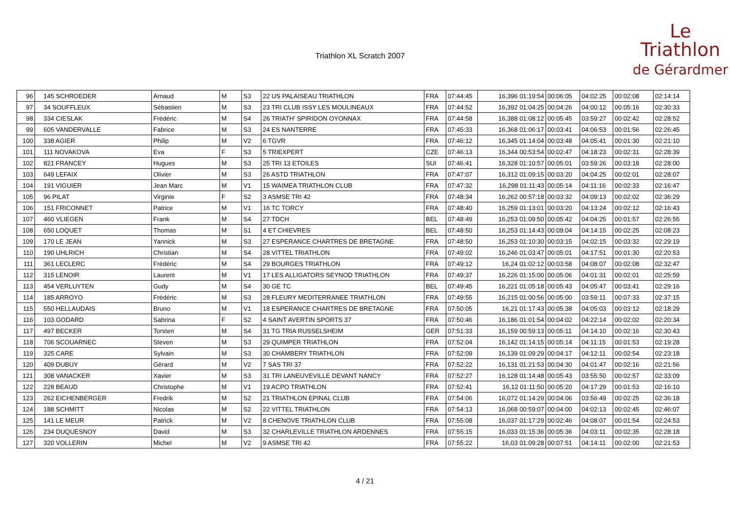Triathlon XL Scratch 2007
Le
Triathlon
de Gérardmer
| 96 | 145 SCHROEDER | Arnaud | M | S3 | 22 US PALAISEAU TRIATHLON | FRA | 07:44:45 | 16,396 01:19:54 | 00:06:05 | 04:02:25 | 00:02:08 | 02:14:14 |
| 97 | 34 SOUFFLEUX | Sébastien | M | S3 | 23 TRI CLUB ISSY LES MOULINEAUX | FRA | 07:44:52 | 16,392 01:04:25 | 00:04:26 | 04:00:12 | 00:05:16 | 02:30:33 |
| 98 | 334 CIESLAK | Frédéric | M | S4 | 26 TRIATH' SPIRIDON OYONNAX | FRA | 07:44:58 | 16,388 01:08:12 | 00:05:45 | 03:59:27 | 00:02:42 | 02:28:52 |
| 99 | 605 VANDERVALLE | Fabrice | M | S3 | 24 ES NANTERRE | FRA | 07:45:33 | 16,368 01:06:17 | 00:03:41 | 04:06:53 | 00:01:56 | 02:26:45 |
| 100 | 338 AGIER | Philip | M | V2 | 6 TGVR | FRA | 07:46:12 | 16,345 01:14:04 | 00:03:48 | 04:05:41 | 00:01:30 | 02:21:10 |
| 101 | 111 NOVAKOVA | Eva | F | S3 | 5 TRIEXPERT | CZE | 07:46:13 | 16,344 00:53:54 | 00:02:47 | 04:18:23 | 00:02:31 | 02:28:39 |
| 102 | 821 FRANCEY | Hugues | M | S3 | 25 TRI 13 ETOILES | SUI | 07:46:41 | 16,328 01:10:57 | 00:05:01 | 03:59:26 | 00:03:18 | 02:28:00 |
| 103 | 649 LEFAIX | Olivier | M | S3 | 26 ASTD TRIATHLON | FRA | 07:47:07 | 16,312 01:09:15 | 00:03:20 | 04:04:25 | 00:02:01 | 02:28:07 |
| 104 | 191 VIGUIER | Jean Marc | M | V1 | 15 WAIMEA TRIATHLON CLUB | FRA | 07:47:32 | 16,298 01:11:43 | 00:05:14 | 04:11:16 | 00:02:33 | 02:16:47 |
| 105 | 96 PILAT | Virginie | F | S2 | 3 ASMSE TRI 42 | FRA | 07:48:34 | 16,262 00:57:18 | 00:03:32 | 04:09:13 | 00:02:02 | 02:36:29 |
| 106 | 151 FRICONNET | Patrice | M | V1 | 16 TC TORCY | FRA | 07:48:40 | 16,259 01:13:01 | 00:03:20 | 04:13:24 | 00:02:12 | 02:16:43 |
| 107 | 460 VLIEGEN | Frank | M | S4 | 27 TDCH | BEL | 07:48:49 | 16,253 01:09:50 | 00:05:42 | 04:04:25 | 00:01:57 | 02:26:55 |
| 108 | 650 LOQUET | Thomas | M | S1 | 4 ET CHIEVRES | BEL | 07:48:50 | 16,253 01:14:43 | 00:09:04 | 04:14:15 | 00:02:25 | 02:08:23 |
| 109 | 170 LE JEAN | Yannick | M | S3 | 27 ESPERANCE CHARTRES DE BRETAGNE | FRA | 07:48:50 | 16,253 01:10:30 | 00:03:15 | 04:02:15 | 00:03:32 | 02:29:19 |
| 110 | 190 UHLRICH | Christian | M | S4 | 28 VITTEL TRIATHLON | FRA | 07:49:02 | 16,246 01:03:47 | 00:05:01 | 04:17:51 | 00:01:30 | 02:20:53 |
| 111 | 361 LECLERC | Frédéric | M | S4 | 29 BOURGES TRIATHLON | FRA | 07:49:12 | 16,24 01:02:12 | 00:03:58 | 04:08:07 | 00:02:08 | 02:32:47 |
| 112 | 315 LENOIR | Laurent | M | V1 | 17 LES ALLIGATORS SEYNOD TRIATHLON | FRA | 07:49:37 | 16,226 01:15:00 | 00:05:06 | 04:01:31 | 00:02:01 | 02:25:59 |
| 113 | 454 VERLUYTEN | Gudy | M | S4 | 30 GE TC | BEL | 07:49:45 | 16,221 01:05:18 | 00:05:43 | 04:05:47 | 00:03:41 | 02:29:16 |
| 114 | 185 ARROYO | Frédéric | M | S3 | 28 FLEURY MEDITERRANEE TRIATHLON | FRA | 07:49:55 | 16,215 01:00:56 | 00:05:00 | 03:59:11 | 00:07:33 | 02:37:15 |
| 115 | 550 HELLAUDAIS | Bruno | M | V1 | 18 ESPERANCE CHARTRES DE BRETAGNE | FRA | 07:50:05 | 16,21 01:17:43 | 00:05:38 | 04:05:03 | 00:03:12 | 02:18:29 |
| 116 | 103 GODARD | Sabrina | F | S2 | 4 SAINT AVERTIN SPORTS 37 | FRA | 07:50:46 | 16,186 01:01:54 | 00:04:02 | 04:22:14 | 00:02:02 | 02:20:34 |
| 117 | 497 BECKER | Torsten | M | S4 | 31 TG TRIA RUSSELSHEIM | GER | 07:51:33 | 16,159 00:59:13 | 00:05:11 | 04:14:10 | 00:02:16 | 02:30:43 |
| 118 | 706 SCOUARNEC | Steven | M | S3 | 29 QUIMPER TRIATHLON | FRA | 07:52:04 | 16,142 01:14:15 | 00:05:14 | 04:11:15 | 00:01:53 | 02:19:28 |
| 119 | 325 CARE | Sylvain | M | S3 | 30 CHAMBERY TRIATHLON | FRA | 07:52:09 | 16,139 01:09:29 | 00:04:17 | 04:12:11 | 00:02:54 | 02:23:18 |
| 120 | 409 DUBUY | Gérard | M | V2 | 7 SAS TRI 37 | FRA | 07:52:22 | 16,131 01:21:53 | 00:04:30 | 04:01:47 | 00:02:16 | 02:21:56 |
| 121 | 308 VANACKER | Xavier | M | S3 | 31 TRI LANEUVEVILLE DEVANT NANCY | FRA | 07:52:27 | 16,128 01:14:48 | 00:05:43 | 03:55:50 | 00:02:57 | 02:33:09 |
| 122 | 228 BEAUD | Christophe | M | V1 | 19 ACPO TRIATHLON | FRA | 07:52:41 | 16,12 01:11:50 | 00:05:20 | 04:17:29 | 00:01:53 | 02:16:10 |
| 123 | 262 EICHENBERGER | Fredrik | M | S2 | 21 TRIATHLON EPINAL CLUB | FRA | 07:54:06 | 16,072 01:14:29 | 00:04:06 | 03:56:49 | 00:02:25 | 02:36:18 |
| 124 | 188 SCHMITT | Nicolas | M | S2 | 22 VITTEL TRIATHLON | FRA | 07:54:13 | 16,068 00:59:07 | 00:04:00 | 04:02:13 | 00:02:45 | 02:46:07 |
| 125 | 141 LE MEUR | Patrick | M | V2 | 8 CHENOVE TRIATHLON CLUB | FRA | 07:55:08 | 16,037 01:17:29 | 00:02:46 | 04:08:07 | 00:01:54 | 02:24:53 |
| 126 | 234 DUQUESNOY | David | M | S3 | 32 CHARLEVILLE TRIATHLON ARDENNES | FRA | 07:55:15 | 16,033 01:15:36 | 00:05:36 | 04:03:11 | 00:02:35 | 02:28:18 |
| 127 | 320 VOLLERIN | Michel | M | V2 | 9 ASMSE TRI 42 | FRA | 07:55:22 | 16,03 01:09:28 | 00:07:51 | 04:14:11 | 00:02:00 | 02:21:53 |
4 / 21